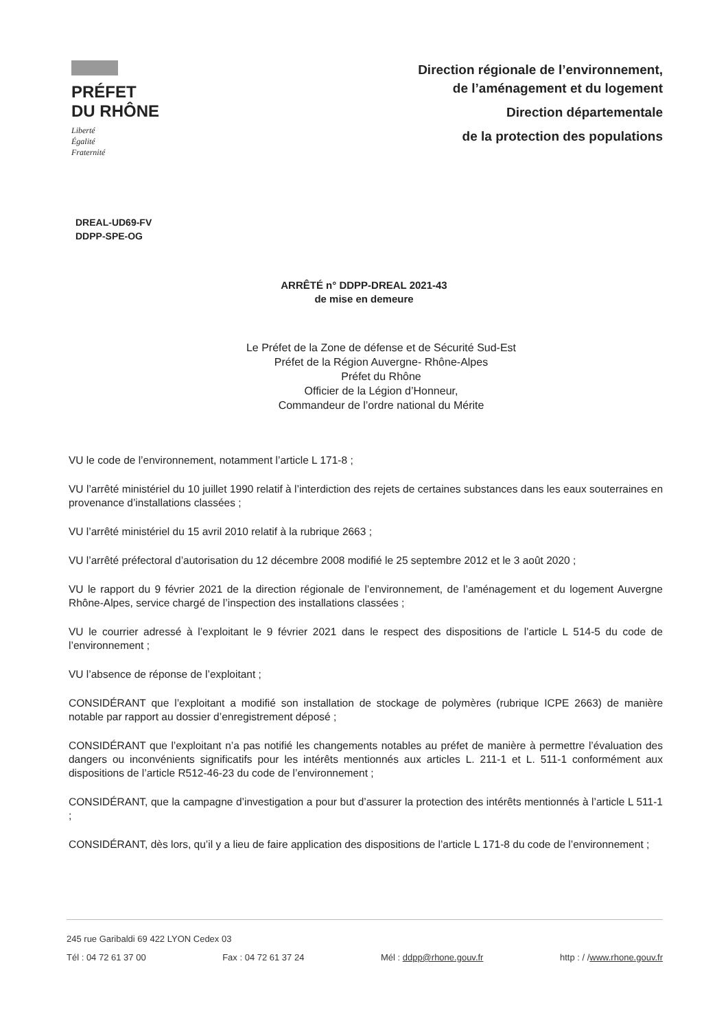PRÉFET
DU RHÔNE
Liberté
Égalité
Fraternité
Direction régionale de l’environnement,
de l’aménagement et du logement
Direction départementale
de la protection des populations
DREAL-UD69-FV
DDPP-SPE-OG
ARRÊTÉ n° DDPP-DREAL 2021-43
de mise en demeure
Le Préfet de la Zone de défense et de Sécurité Sud-Est
Préfet de la Région Auvergne- Rhône-Alpes
Préfet du Rhône
Officier de la Légion d’Honneur,
Commandeur de l’ordre national du Mérite
VU le code de l’environnement, notamment l’article L 171-8 ;
VU l’arrêté ministériel du 10 juillet 1990 relatif à l’interdiction des rejets de certaines substances dans les eaux souterraines en provenance d’installations classées ;
VU l’arrêté ministériel du 15 avril 2010 relatif à la rubrique 2663 ;
VU l’arrêté préfectoral d’autorisation du 12 décembre 2008 modifié le 25 septembre 2012 et le 3 août 2020 ;
VU le rapport du 9 février 2021 de la direction régionale de l’environnement, de l’aménagement et du logement Auvergne Rhône-Alpes, service chargé de l’inspection des installations classées ;
VU le courrier adressé à l’exploitant le 9 février 2021 dans le respect des dispositions de l’article L 514-5 du code de l’environnement ;
VU l’absence de réponse de l’exploitant ;
CONSIDÉRANT que l’exploitant a modifié son installation de stockage de polymères (rubrique ICPE 2663) de manière notable par rapport au dossier d’enregistrement déposé ;
CONSIDÉRANT que l’exploitant n’a pas notifié les changements notables au préfet de manière à permettre l’évaluation des dangers ou inconvénients significatifs pour les intérêts mentionnés aux articles L. 211-1 et L. 511-1 conformément aux dispositions de l’article R512-46-23 du code de l’environnement ;
CONSIDÉRANT, que la campagne d’investigation a pour but d’assurer la protection des intérêts mentionnés à l’article L 511-1 ;
CONSIDÉRANT, dès lors, qu’il y a lieu de faire application des dispositions de l’article L 171-8 du code de l’environnement ;
245 rue Garibaldi 69 422 LYON Cedex 03
Tél : 04 72 61 37 00 Fax : 04 72 61 37 24 Mél : ddpp@rhone.gouv.fr http : / /www.rhone.gouv.fr